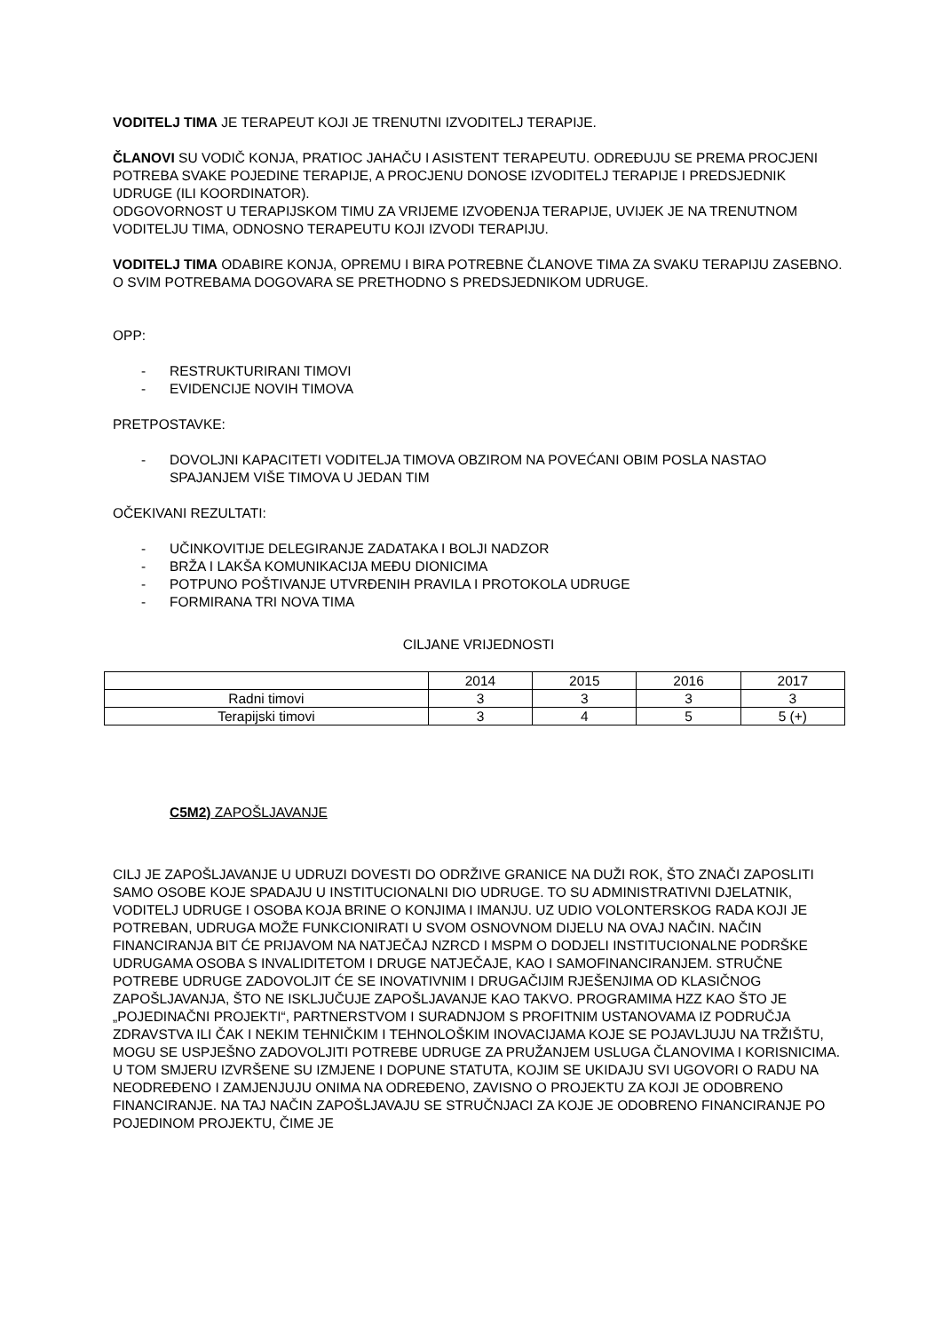VODITELJ TIMA JE TERAPEUT KOJI JE TRENUTNI IZVODITELJ TERAPIJE.
ČLANOVI SU VODIČ KONJA, PRATIOC JAHAČU I ASISTENT TERAPEUTU. ODREĐUJU SE PREMA PROCJENI POTREBA SVAKE POJEDINE TERAPIJE, A PROCJENU DONOSE IZVODITELJ TERAPIJE I PREDSJEDNIK UDRUGE (ILI KOORDINATOR).
ODGOVORNOST U TERAPIJSKOM TIMU ZA VRIJEME IZVOĐENJA TERAPIJE, UVIJEK JE NA TRENUTNOM VODITELJU TIMA, ODNOSNO TERAPEUTU KOJI IZVODI TERAPIJU.
VODITELJ TIMA ODABIRE KONJA, OPREMU I BIRA POTREBNE ČLANOVE TIMA ZA SVAKU TERAPIJU ZASEBNO. O SVIM POTREBAMA DOGOVARA SE PRETHODNO S PREDSJEDNIKOM UDRUGE.
OPP:
- RESTRUKTURIRANI TIMOVI
- EVIDENCIJE NOVIH TIMOVA
PRETPOSTAVKE:
- DOVOLJNI KAPACITETI VODITELJA TIMOVA OBZIROM NA POVEĆANI OBIM POSLA NASTAO SPAJANJEM VIŠE TIMOVA U JEDAN TIM
OČEKIVANI REZULTATI:
- UČINKOVITIJE DELEGIRANJE ZADATAKA I BOLJI NADZOR
- BRŽA I LAKŠA KOMUNIKACIJA MEĐU DIONICIMA
- POTPUNO POŠTIVANJE UTVRĐENIH PRAVILA I PROTOKOLA UDRUGE
- FORMIRANA TRI NOVA TIMA
CILJANE VRIJEDNOSTI
| | 2014 | 2015 | 2016 | 2017 |
| Radni timovi | 3 | 3 | 3 | 3 |
| Terapijski timovi | 3 | 4 | 5 | 5 (+) |
C5M2) ZAPOŠLJAVANJE
CILJ JE ZAPOŠLJAVANJE U UDRUZI DOVESTI DO ODRŽIVE GRANICE NA DUŽI ROK, ŠTO ZNAČI ZAPOSLITI SAMO OSOBE KOJE SPADAJU U INSTITUCIONALNI DIO UDRUGE. TO SU ADMINISTRATIVNI DJELATNIK, VODITELJ UDRUGE I OSOBA KOJA BRINE O KONJIMA I IMANJU. UZ UDIO VOLONTERSKOG RADA KOJI JE POTREBAN, UDRUGA MOŽE FUNKCIONIRATI U SVOM OSNOVNOM DIJELU NA OVAJ NAČIN. NAČIN FINANCIRANJA BIT ĆE PRIJAVOM NA NATJEČAJ NZRCD I MSPM O DODJELI INSTITUCIONALNE PODRŠKE UDRUGAMA OSOBA S INVALIDITETOM I DRUGE NATJEČAJE, KAO I SAMOFINANCIRANJEM. STRUČNE POTREBE UDRUGE ZADOVOLJIT ĆE SE INOVATIVNIM I DRUGAČIJIM RJEŠENJIMA OD KLASIČNOG ZAPOŠLJAVANJA, ŠTO NE ISKLJUČUJE ZAPOŠLJAVANJE KAO TAKVO. PROGRAMIMA HZZ KAO ŠTO JE „POJEDINAČNI PROJEKTI“, PARTNERSTVOM I SURADNJOM S PROFITNIM USTANOVAMA IZ PODRUČJA ZDRAVSTVA ILI ČAK I NEKIM TEHNIČKIM I TEHNOLOŠKIM INOVACIJAMA KOJE SE POJAVLJUJU NA TRŽIŠTU, MOGU SE USPJEŠNO ZADOVOLJITI POTREBE UDRUGE ZA PRUŽANJEM USLUGA ČLANOVIMA I KORISNICIMA.
U TOM SMJERU IZVRŠENE SU IZMJENE I DOPUNE STATUTA, KOJIM SE UKIDAJU SVI UGOVORI O RADU NA NEODREĐENO I ZAMJENJUJU ONIMA NA ODREĐENO, ZAVISNO O PROJEKTU ZA KOJI JE ODOBRENO FINANCIRANJE. NA TAJ NAČIN ZAPOŠLJAVAJU SE STRUČNJACI ZA KOJE JE ODOBRENO FINANCIRANJE PO POJEDINOM PROJEKTU, ČIME JE